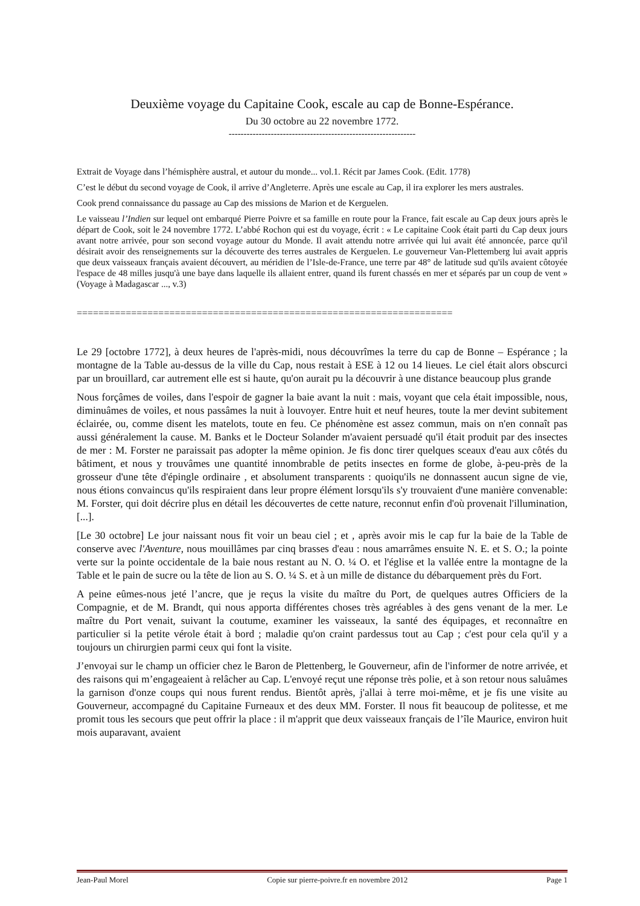Deuxième voyage du Capitaine Cook, escale au cap de Bonne-Espérance.
Du 30 octobre au 22 novembre 1772.
--------------------------------------------------------------
Extrait de Voyage dans l’hémisphère austral, et autour du monde... vol.1. Récit par James Cook. (Edit. 1778)
C’est le début du second voyage de Cook, il arrive d’Angleterre. Après une escale au Cap, il ira explorer les mers australes.
Cook prend connaissance du passage au Cap des missions de Marion et de Kerguelen.
Le vaisseau l’Indien sur lequel ont embarqué Pierre Poivre et sa famille en route pour la France, fait escale au Cap deux jours après le départ de Cook, soit le 24 novembre 1772. L’abbé Rochon qui est du voyage, écrit : « Le capitaine Cook était parti du Cap deux jours avant notre arrivée, pour son second voyage autour du Monde. Il avait attendu notre arrivée qui lui avait été annoncée, parce qu'il désirait avoir des renseignements sur la découverte des terres australes de Kerguelen. Le gouverneur Van-Plettemberg lui avait appris que deux vaisseaux français avaient découvert, au méridien de l’Isle-de-France, une terre par 48° de latitude sud qu'ils avaient côtoyée l'espace de 48 milles jusqu'à une baye dans laquelle ils allaient entrer, quand ils furent chassés en mer et séparés par un coup de vent » (Voyage à Madagascar ..., v.3)
=====================================================================
Le 29 [octobre 1772], à deux heures de l'après-midi, nous découvrîmes la terre du cap de Bonne – Espérance ; la montagne de la Table au-dessus de la ville du Cap, nous restait à ESE à 12 ou 14 lieues. Le ciel était alors obscurci par un brouillard, car autrement elle est si haute, qu'on aurait pu la découvrir à une distance beaucoup plus grande
Nous forçâmes de voiles, dans l'espoir de gagner la baie avant la nuit : mais, voyant que cela était impossible, nous, diminuâmes de voiles, et nous passâmes la nuit à louvoyer. Entre huit et neuf heures, toute la mer devint subitement éclairée, ou, comme disent les matelots, toute en feu. Ce phénomène est assez commun, mais on n'en connaît pas aussi généralement la cause. M. Banks et le Docteur Solander m'avaient persuadé qu'il était produit par des insectes de mer : M. Forster ne paraissait pas adopter la même opinion. Je fis donc tirer quelques sceaux d'eau aux côtés du bâtiment, et nous y trouvâmes une quantité innombrable de petits insectes en forme de globe, à-peu-près de la grosseur d'une tête d'épingle ordinaire , et absolument transparents : quoiqu'ils ne donnassent aucun signe de vie, nous étions convaincus qu'ils respiraient dans leur propre élément lorsqu'ils s'y trouvaient d'une manière convenable: M. Forster, qui doit décrire plus en détail les découvertes de cette nature, reconnut enfin d'où provenait l'illumination, [...].
[Le 30 octobre] Le jour naissant nous fit voir un beau ciel ; et , après avoir mis le cap fur la baie de la Table de conserve avec l'Aventure, nous mouillâmes par cinq brasses d'eau : nous amarrâmes ensuite N. E. et S. O.; la pointe verte sur la pointe occidentale de la baie nous restant au N. O. ¼ O. et l'église et la vallée entre la montagne de la Table et le pain de sucre ou la tête de lion au S. O. ¼ S. et à un mille de distance du débarquement près du Fort.
A peine eûmes-nous jeté l’ancre, que je reçus la visite du maître du Port, de quelques autres Officiers de la Compagnie, et de M. Brandt, qui nous apporta différentes choses très agréables à des gens venant de la mer. Le maître du Port venait, suivant la coutume, examiner les vaisseaux, la santé des équipages, et reconnaître en particulier si la petite vérole était à bord ; maladie qu'on craint pardessus tout au Cap ; c'est pour cela qu'il y a toujours un chirurgien parmi ceux qui font la visite.
J’envoyai sur le champ un officier chez le Baron de Plettenberg, le Gouverneur, afin de l'informer de notre arrivée, et des raisons qui m’engageaient à relâcher au Cap. L'envoyé reçut une réponse très polie, et à son retour nous saluâmes la garnison d'onze coups qui nous furent rendus. Bientôt après, j'allai à terre moi-même, et je fis une visite au Gouverneur, accompagné du Capitaine Furneaux et des deux MM. Forster. Il nous fit beaucoup de politesse, et me promit tous les secours que peut offrir la place : il m'apprit que deux vaisseaux français de l’île Maurice, environ huit mois auparavant, avaient
Jean-Paul Morel Copie sur pierre-poivre.fr en novembre 2012 Page 1